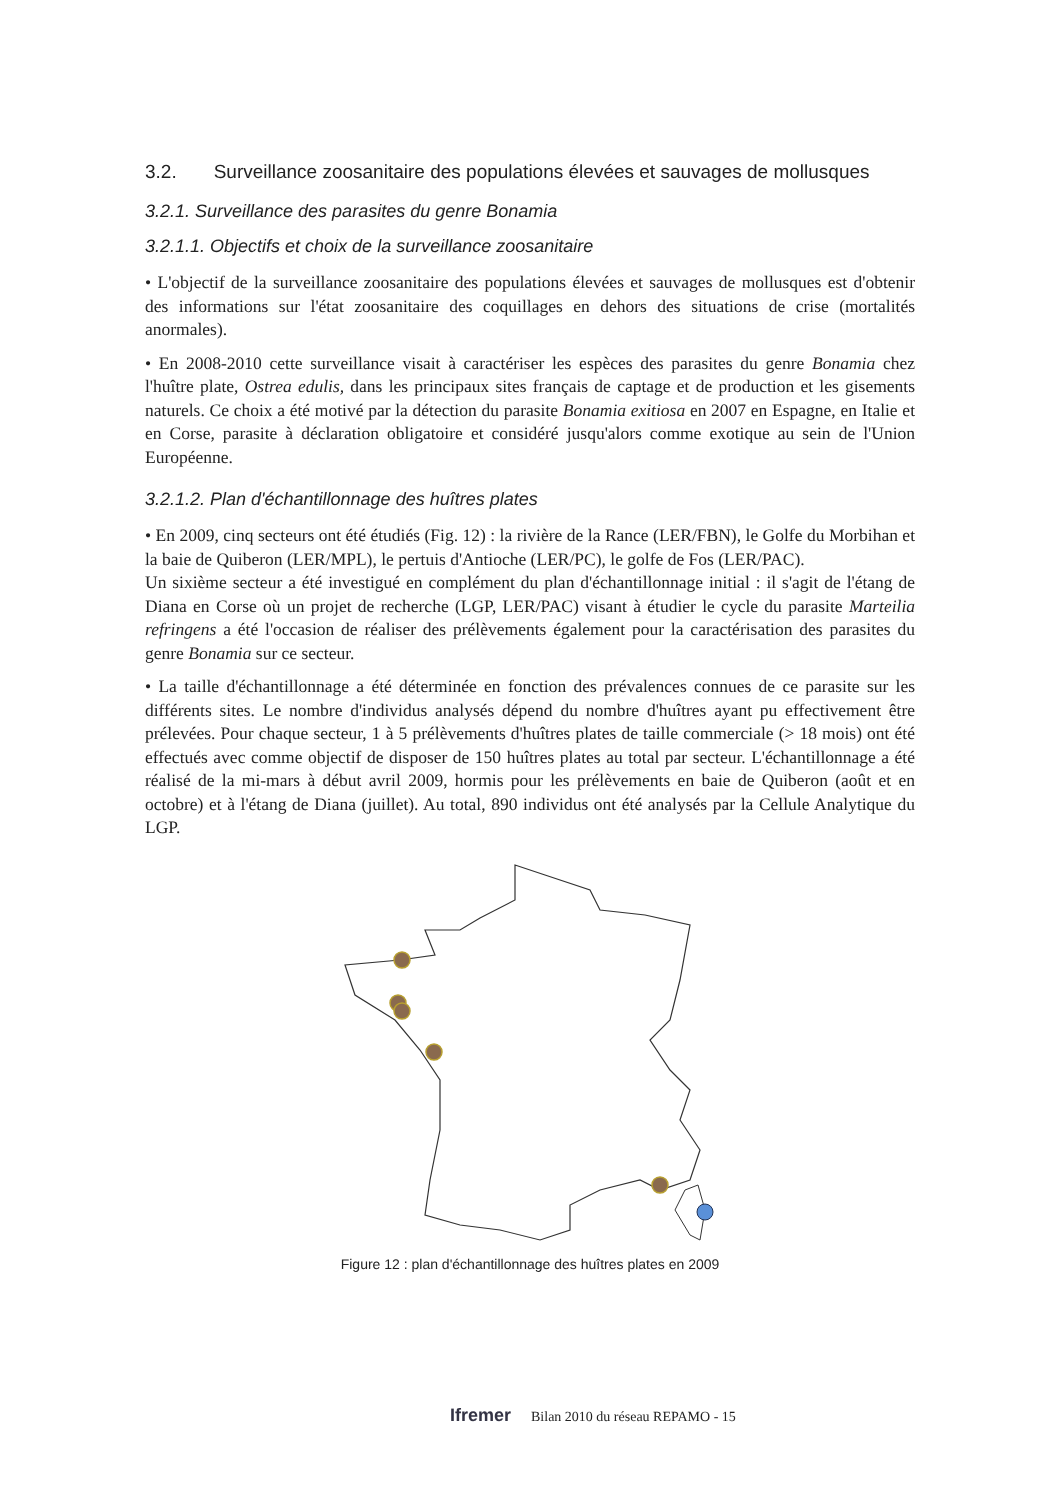3.2. Surveillance zoosanitaire des populations élevées et sauvages de mollusques
3.2.1. Surveillance des parasites du genre Bonamia
3.2.1.1. Objectifs et choix de la surveillance zoosanitaire
• L'objectif de la surveillance zoosanitaire des populations élevées et sauvages de mollusques est d'obtenir des informations sur l'état zoosanitaire des coquillages en dehors des situations de crise (mortalités anormales).
• En 2008-2010 cette surveillance visait à caractériser les espèces des parasites du genre Bonamia chez l'huître plate, Ostrea edulis, dans les principaux sites français de captage et de production et les gisements naturels. Ce choix a été motivé par la détection du parasite Bonamia exitiosa en 2007 en Espagne, en Italie et en Corse, parasite à déclaration obligatoire et considéré jusqu'alors comme exotique au sein de l'Union Européenne.
3.2.1.2. Plan d'échantillonnage des huîtres plates
• En 2009, cinq secteurs ont été étudiés (Fig. 12) : la rivière de la Rance (LER/FBN), le Golfe du Morbihan et la baie de Quiberon (LER/MPL), le pertuis d'Antioche (LER/PC), le golfe de Fos (LER/PAC).
Un sixième secteur a été investigué en complément du plan d'échantillonnage initial : il s'agit de l'étang de Diana en Corse où un projet de recherche (LGP, LER/PAC) visant à étudier le cycle du parasite Marteilia refringens a été l'occasion de réaliser des prélèvements également pour la caractérisation des parasites du genre Bonamia sur ce secteur.
• La taille d'échantillonnage a été déterminée en fonction des prévalences connues de ce parasite sur les différents sites. Le nombre d'individus analysés dépend du nombre d'huîtres ayant pu effectivement être prélevées. Pour chaque secteur, 1 à 5 prélèvements d'huîtres plates de taille commerciale (> 18 mois) ont été effectués avec comme objectif de disposer de 150 huîtres plates au total par secteur. L'échantillonnage a été réalisé de la mi-mars à début avril 2009, hormis pour les prélèvements en baie de Quiberon (août et en octobre) et à l'étang de Diana (juillet). Au total, 890 individus ont été analysés par la Cellule Analytique du LGP.
Figure 12 : plan d'échantillonnage des huîtres plates en 2009
Ifremer Bilan 2010 du réseau REPAMO - 15